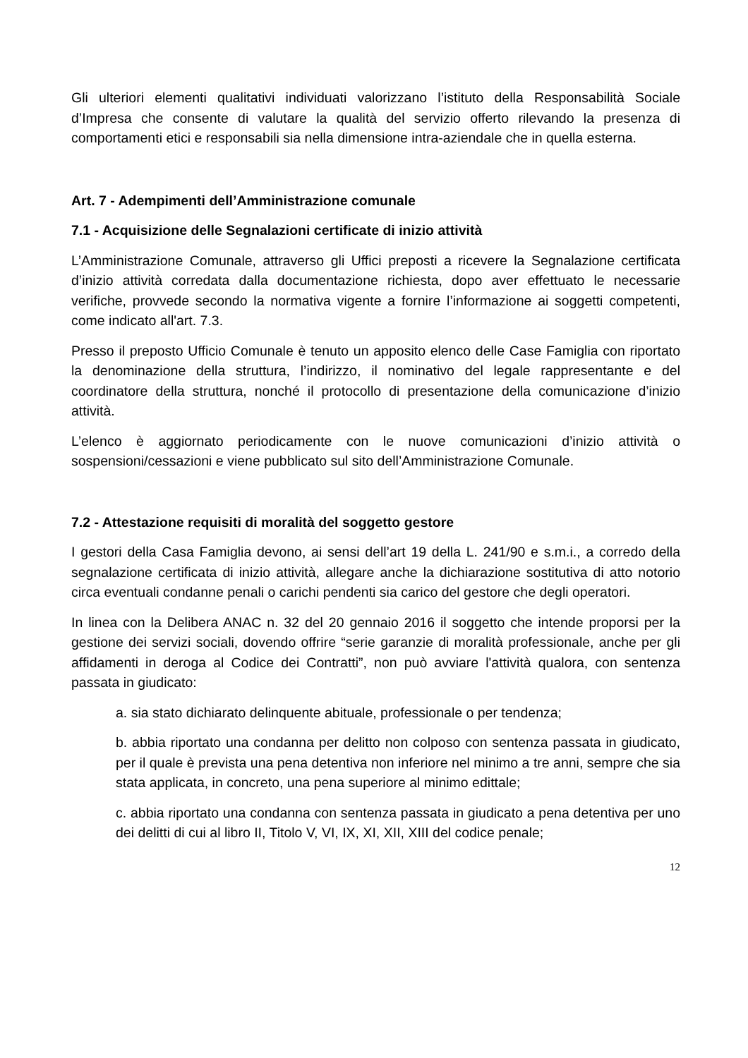Gli ulteriori elementi qualitativi individuati valorizzano l’istituto della Responsabilità Sociale d’Impresa che consente di valutare la qualità del servizio offerto rilevando la presenza di comportamenti etici e responsabili sia nella dimensione intra-aziendale che in quella esterna.
Art. 7 - Adempimenti dell’Amministrazione comunale
7.1 - Acquisizione delle Segnalazioni certificate di inizio attività
L’Amministrazione Comunale, attraverso gli Uffici preposti a ricevere la Segnalazione certificata d’inizio attività corredata dalla documentazione richiesta, dopo aver effettuato le necessarie verifiche, provvede secondo la normativa vigente a fornire l’informazione ai soggetti competenti, come indicato all'art. 7.3.
Presso il preposto Ufficio Comunale è tenuto un apposito elenco delle Case Famiglia con riportato la denominazione della struttura, l’indirizzo, il nominativo del legale rappresentante e del coordinatore della struttura, nonché il protocollo di presentazione della comunicazione d’inizio attività.
L’elenco è aggiornato periodicamente con le nuove comunicazioni d’inizio attività o sospensioni/cessazioni e viene pubblicato sul sito dell’Amministrazione Comunale.
7.2 - Attestazione requisiti di moralità del soggetto gestore
I gestori della Casa Famiglia devono, ai sensi dell’art 19 della L. 241/90 e s.m.i., a corredo della segnalazione certificata di inizio attività, allegare anche la dichiarazione sostitutiva di atto notorio circa eventuali condanne penali o carichi pendenti sia carico del gestore che degli operatori.
In linea con la Delibera ANAC n. 32 del 20 gennaio 2016 il soggetto che intende proporsi per la gestione dei servizi sociali, dovendo offrire “serie garanzie di moralità professionale, anche per gli affidamenti in deroga al Codice dei Contratti”, non può avviare l'attività qualora, con sentenza passata in giudicato:
a. sia stato dichiarato delinquente abituale, professionale o per tendenza;
b. abbia riportato una condanna per delitto non colposo con sentenza passata in giudicato, per il quale è prevista una pena detentiva non inferiore nel minimo a tre anni, sempre che sia stata applicata, in concreto, una pena superiore al minimo edittale;
c. abbia riportato una condanna con sentenza passata in giudicato a pena detentiva per uno dei delitti di cui al libro II, Titolo V, VI, IX, XI, XII, XIII del codice penale;
12